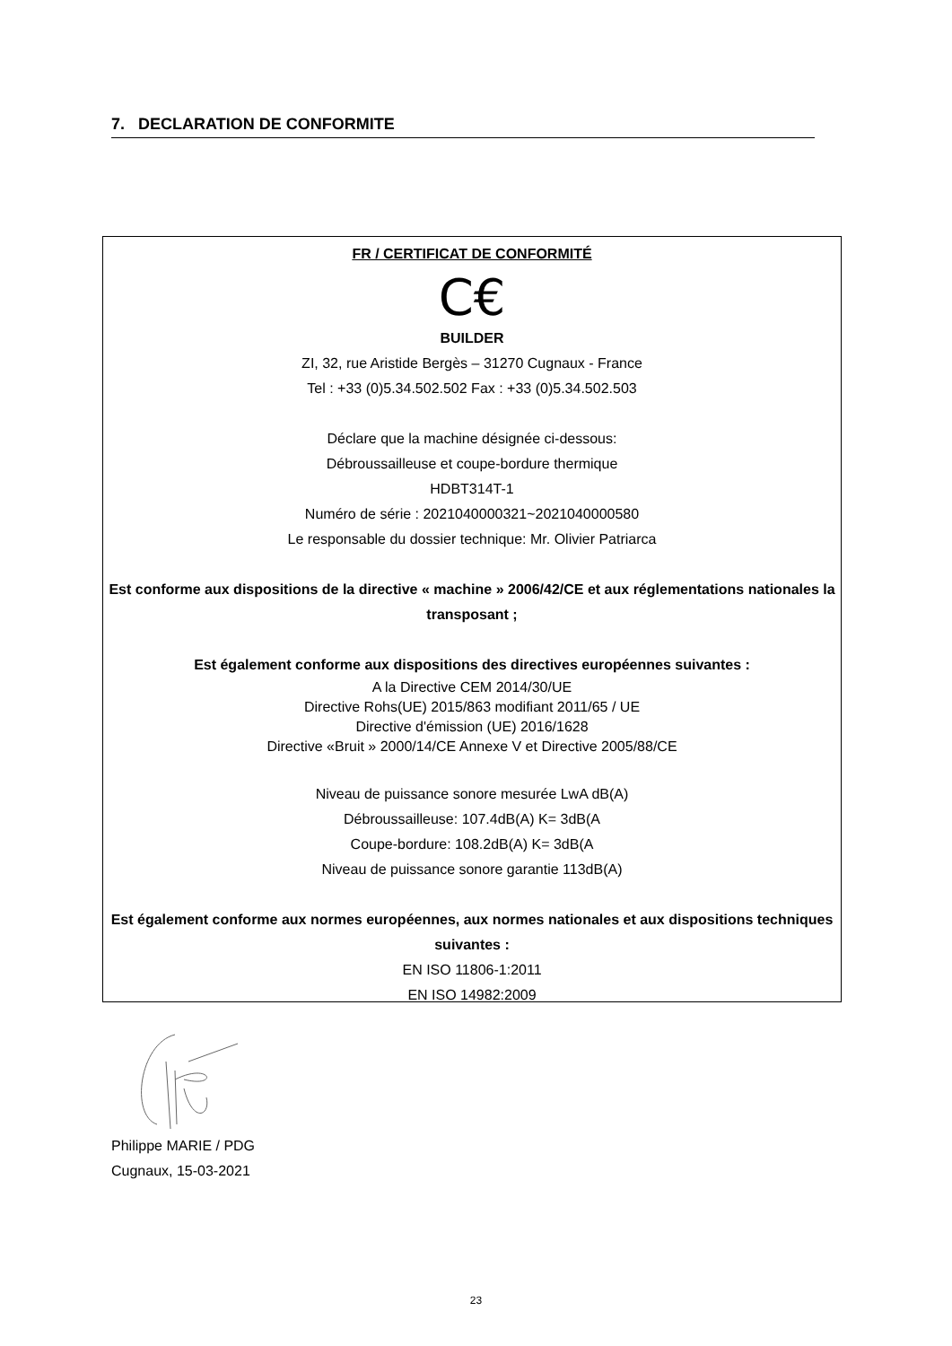7. DECLARATION DE CONFORMITE
FR / CERTIFICAT DE CONFORMITÉ
C€
BUILDER
ZI, 32, rue Aristide Bergès – 31270 Cugnaux - France
Tel : +33 (0)5.34.502.502 Fax : +33 (0)5.34.502.503
Déclare que la machine désignée ci-dessous:
Débroussailleuse et coupe-bordure thermique
HDBT314T-1
Numéro de série : 2021040000321~2021040000580
Le responsable du dossier technique: Mr. Olivier Patriarca
Est conforme aux dispositions de la directive « machine » 2006/42/CE et aux réglementations nationales la transposant ;
Est également conforme aux dispositions des directives européennes suivantes :
A la Directive CEM 2014/30/UE
Directive Rohs(UE) 2015/863 modifiant 2011/65 / UE
Directive d'émission (UE) 2016/1628
Directive «Bruit » 2000/14/CE Annexe V et Directive 2005/88/CE
Niveau de puissance sonore mesurée LwA dB(A)
Débroussailleuse: 107.4dB(A) K= 3dB(A
Coupe-bordure: 108.2dB(A) K= 3dB(A
Niveau de puissance sonore garantie 113dB(A)
Est également conforme aux normes européennes, aux normes nationales et aux dispositions techniques suivantes :
EN ISO 11806-1:2011
EN ISO 14982:2009
Philippe MARIE / PDG
Cugnaux, 15-03-2021
23